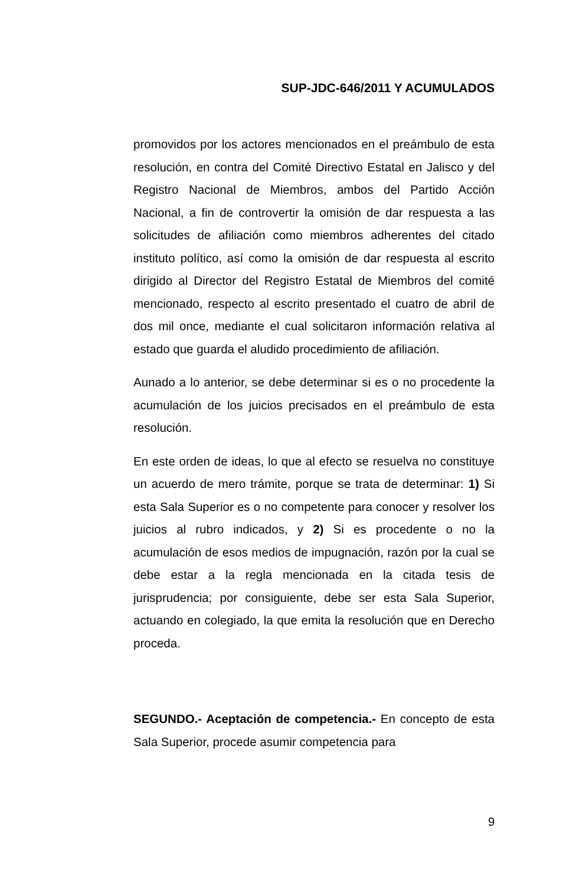SUP-JDC-646/2011 Y ACUMULADOS
promovidos por los actores mencionados en el preámbulo de esta resolución, en contra del Comité Directivo Estatal en Jalisco y del Registro Nacional de Miembros, ambos del Partido Acción Nacional, a fin de controvertir la omisión de dar respuesta a las solicitudes de afiliación como miembros adherentes del citado instituto político, así como la omisión de dar respuesta al escrito dirigido al Director del Registro Estatal de Miembros del comité mencionado, respecto al escrito presentado el cuatro de abril de dos mil once, mediante el cual solicitaron información relativa al estado que guarda el aludido procedimiento de afiliación.
Aunado a lo anterior, se debe determinar si es o no procedente la acumulación de los juicios precisados en el preámbulo de esta resolución.
En este orden de ideas, lo que al efecto se resuelva no constituye un acuerdo de mero trámite, porque se trata de determinar: 1) Si esta Sala Superior es o no competente para conocer y resolver los juicios al rubro indicados, y 2) Si es procedente o no la acumulación de esos medios de impugnación, razón por la cual se debe estar a la regla mencionada en la citada tesis de jurisprudencia; por consiguiente, debe ser esta Sala Superior, actuando en colegiado, la que emita la resolución que en Derecho proceda.
SEGUNDO.- Aceptación de competencia.- En concepto de esta Sala Superior, procede asumir competencia para
9